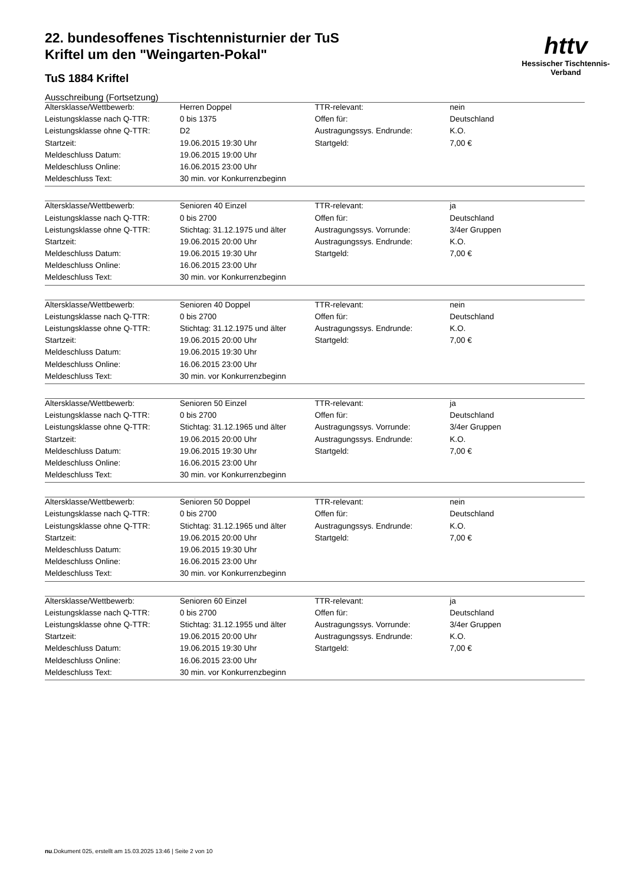httv
Hessischer Tischtennis-Verband
22. bundesoffenes Tischtennisturnier der TuS Kriftel um den "Weingarten-Pokal"
TuS 1884 Kriftel
Ausschreibung (Fortsetzung)
| Altersklasse/Wettbewerb: | Herren Doppel | TTR-relevant: | nein |
| Leistungsklasse nach Q-TTR: | 0 bis 1375 | Offen für: | Deutschland |
| Leistungsklasse ohne Q-TTR: | D2 | Austragungssys. Endrunde: | K.O. |
| Startzeit: | 19.06.2015 19:30 Uhr | Startgeld: | 7,00 € |
| Meldeschluss Datum: | 19.06.2015 19:00 Uhr | | |
| Meldeschluss Online: | 16.06.2015 23:00 Uhr | | |
| Meldeschluss Text: | 30 min. vor Konkurrenzbeginn | | |
| Altersklasse/Wettbewerb: | Senioren 40 Einzel | TTR-relevant: | ja |
| Leistungsklasse nach Q-TTR: | 0 bis 2700 | Offen für: | Deutschland |
| Leistungsklasse ohne Q-TTR: | Stichtag: 31.12.1975 und älter | Austragungssys. Vorrunde: | 3/4er Gruppen |
| Startzeit: | 19.06.2015 20:00 Uhr | Austragungssys. Endrunde: | K.O. |
| Meldeschluss Datum: | 19.06.2015 19:30 Uhr | Startgeld: | 7,00 € |
| Meldeschluss Online: | 16.06.2015 23:00 Uhr | | |
| Meldeschluss Text: | 30 min. vor Konkurrenzbeginn | | |
| Altersklasse/Wettbewerb: | Senioren 40 Doppel | TTR-relevant: | nein |
| Leistungsklasse nach Q-TTR: | 0 bis 2700 | Offen für: | Deutschland |
| Leistungsklasse ohne Q-TTR: | Stichtag: 31.12.1975 und älter | Austragungssys. Endrunde: | K.O. |
| Startzeit: | 19.06.2015 20:00 Uhr | Startgeld: | 7,00 € |
| Meldeschluss Datum: | 19.06.2015 19:30 Uhr | | |
| Meldeschluss Online: | 16.06.2015 23:00 Uhr | | |
| Meldeschluss Text: | 30 min. vor Konkurrenzbeginn | | |
| Altersklasse/Wettbewerb: | Senioren 50 Einzel | TTR-relevant: | ja |
| Leistungsklasse nach Q-TTR: | 0 bis 2700 | Offen für: | Deutschland |
| Leistungsklasse ohne Q-TTR: | Stichtag: 31.12.1965 und älter | Austragungssys. Vorrunde: | 3/4er Gruppen |
| Startzeit: | 19.06.2015 20:00 Uhr | Austragungssys. Endrunde: | K.O. |
| Meldeschluss Datum: | 19.06.2015 19:30 Uhr | Startgeld: | 7,00 € |
| Meldeschluss Online: | 16.06.2015 23:00 Uhr | | |
| Meldeschluss Text: | 30 min. vor Konkurrenzbeginn | | |
| Altersklasse/Wettbewerb: | Senioren 50 Doppel | TTR-relevant: | nein |
| Leistungsklasse nach Q-TTR: | 0 bis 2700 | Offen für: | Deutschland |
| Leistungsklasse ohne Q-TTR: | Stichtag: 31.12.1965 und älter | Austragungssys. Endrunde: | K.O. |
| Startzeit: | 19.06.2015 20:00 Uhr | Startgeld: | 7,00 € |
| Meldeschluss Datum: | 19.06.2015 19:30 Uhr | | |
| Meldeschluss Online: | 16.06.2015 23:00 Uhr | | |
| Meldeschluss Text: | 30 min. vor Konkurrenzbeginn | | |
| Altersklasse/Wettbewerb: | Senioren 60 Einzel | TTR-relevant: | ja |
| Leistungsklasse nach Q-TTR: | 0 bis 2700 | Offen für: | Deutschland |
| Leistungsklasse ohne Q-TTR: | Stichtag: 31.12.1955 und älter | Austragungssys. Vorrunde: | 3/4er Gruppen |
| Startzeit: | 19.06.2015 20:00 Uhr | Austragungssys. Endrunde: | K.O. |
| Meldeschluss Datum: | 19.06.2015 19:30 Uhr | Startgeld: | 7,00 € |
| Meldeschluss Online: | 16.06.2015 23:00 Uhr | | |
| Meldeschluss Text: | 30 min. vor Konkurrenzbeginn | | |
nu.Dokument 025, erstellt am 15.03.2025 13:46 | Seite 2 von 10